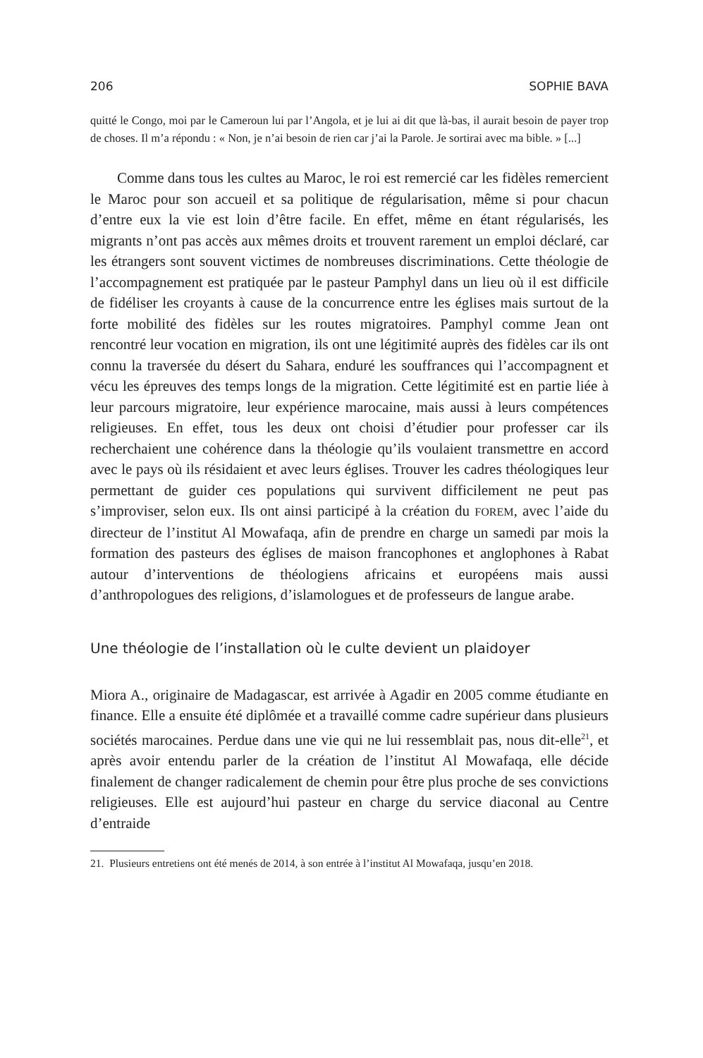206 SOPHIE BAVA
quitté le Congo, moi par le Cameroun lui par l’Angola, et je lui ai dit que là-bas, il aurait besoin de payer trop de choses. Il m’a répondu : « Non, je n’ai besoin de rien car j’ai la Parole. Je sortirai avec ma bible. » [...]
Comme dans tous les cultes au Maroc, le roi est remercié car les fidèles remercient le Maroc pour son accueil et sa politique de régularisation, même si pour chacun d’entre eux la vie est loin d’être facile. En effet, même en étant régularisés, les migrants n’ont pas accès aux mêmes droits et trouvent rarement un emploi déclaré, car les étrangers sont souvent victimes de nombreuses discriminations. Cette théologie de l’accompagnement est pratiquée par le pasteur Pamphyl dans un lieu où il est difficile de fidéliser les croyants à cause de la concurrence entre les églises mais surtout de la forte mobilité des fidèles sur les routes migratoires. Pamphyl comme Jean ont rencontré leur vocation en migration, ils ont une légitimité auprès des fidèles car ils ont connu la traversée du désert du Sahara, enduré les souffrances qui l’accompagnent et vécu les épreuves des temps longs de la migration. Cette légitimité est en partie liée à leur parcours migratoire, leur expérience marocaine, mais aussi à leurs compétences religieuses. En effet, tous les deux ont choisi d’étudier pour professer car ils recherchaient une cohérence dans la théologie qu’ils voulaient transmettre en accord avec le pays où ils résidaient et avec leurs églises. Trouver les cadres théologiques leur permettant de guider ces populations qui survivent difficilement ne peut pas s’improviser, selon eux. Ils ont ainsi participé à la création du FOREM, avec l’aide du directeur de l’institut Al Mowafaqa, afin de prendre en charge un samedi par mois la formation des pasteurs des églises de maison francophones et anglophones à Rabat autour d’interventions de théologiens africains et européens mais aussi d’anthropologues des religions, d’islamologues et de professeurs de langue arabe.
Une théologie de l’installation où le culte devient un plaidoyer
Miora A., originaire de Madagascar, est arrivée à Agadir en 2005 comme étudiante en finance. Elle a ensuite été diplômée et a travaillé comme cadre supérieur dans plusieurs sociétés marocaines. Perdue dans une vie qui ne lui ressemblait pas, nous dit-elle<sup>21</sup>, et après avoir entendu parler de la création de l’institut Al Mowafaqa, elle décide finalement de changer radicalement de chemin pour être plus proche de ses convictions religieuses. Elle est aujourd’hui pasteur en charge du service diaconal au Centre d’entraide
21. Plusieurs entretiens ont été menés de 2014, à son entrée à l’institut Al Mowafaqa, jusqu’en 2018.